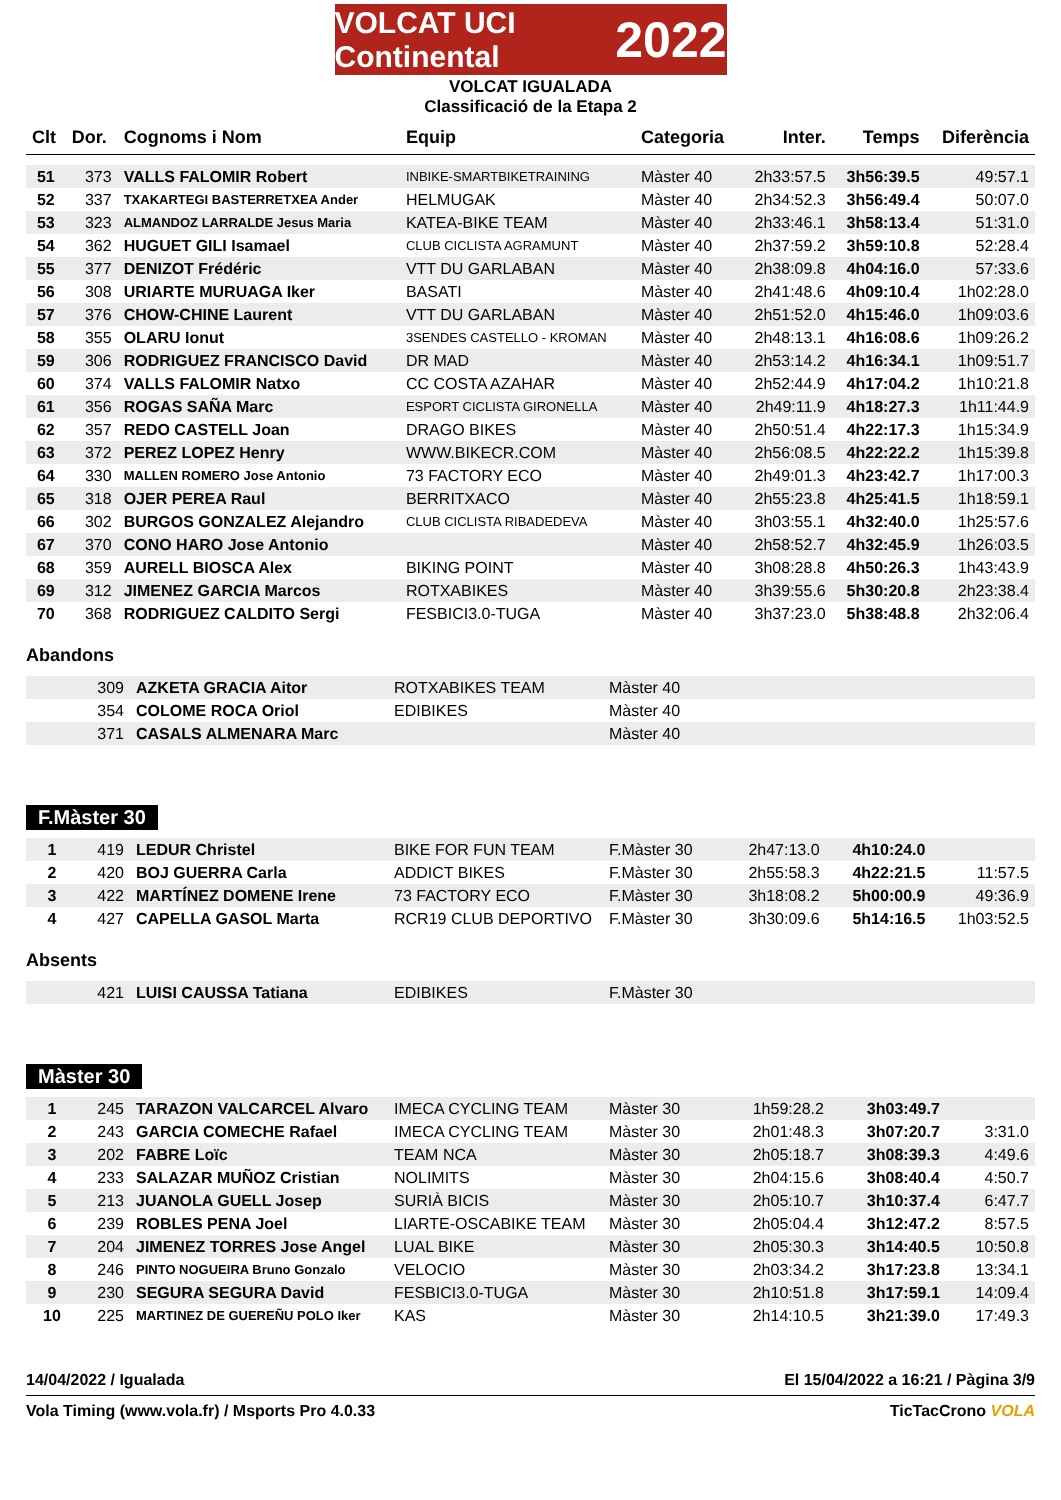VOLCAT UCI Continental 2022
VOLCAT IGUALADA
Classificació de la Etapa 2
| Clt | Dor. | Cognoms i Nom | Equip | Categoria | Inter. | Temps | Diferència |
| --- | --- | --- | --- | --- | --- | --- | --- |
| 51 | 373 | VALLS FALOMIR Robert | INBIKE-SMARTBIKETRAINING | Màster 40 | 2h33:57.5 | 3h56:39.5 | 49:57.1 |
| 52 | 337 | TXAKARTEGI BASTERRETXEA Ander | HELMUGAK | Màster 40 | 2h34:52.3 | 3h56:49.4 | 50:07.0 |
| 53 | 323 | ALMANDOZ LARRALDE Jesus Maria | KATEA-BIKE TEAM | Màster 40 | 2h33:46.1 | 3h58:13.4 | 51:31.0 |
| 54 | 362 | HUGUET GILI Isamael | CLUB CICLISTA AGRAMUNT | Màster 40 | 2h37:59.2 | 3h59:10.8 | 52:28.4 |
| 55 | 377 | DENIZOT Frédéric | VTT DU GARLABAN | Màster 40 | 2h38:09.8 | 4h04:16.0 | 57:33.6 |
| 56 | 308 | URIARTE MURUAGA Iker | BASATI | Màster 40 | 2h41:48.6 | 4h09:10.4 | 1h02:28.0 |
| 57 | 376 | CHOW-CHINE Laurent | VTT DU GARLABAN | Màster 40 | 2h51:52.0 | 4h15:46.0 | 1h09:03.6 |
| 58 | 355 | OLARU Ionut | 3SENDES CASTELLO - KROMAN | Màster 40 | 2h48:13.1 | 4h16:08.6 | 1h09:26.2 |
| 59 | 306 | RODRIGUEZ FRANCISCO David | DR MAD | Màster 40 | 2h53:14.2 | 4h16:34.1 | 1h09:51.7 |
| 60 | 374 | VALLS FALOMIR Natxo | CC COSTA AZAHAR | Màster 40 | 2h52:44.9 | 4h17:04.2 | 1h10:21.8 |
| 61 | 356 | ROGAS SAÑA Marc | ESPORT CICLISTA GIRONELLA | Màster 40 | 2h49:11.9 | 4h18:27.3 | 1h11:44.9 |
| 62 | 357 | REDO CASTELL Joan | DRAGO BIKES | Màster 40 | 2h50:51.4 | 4h22:17.3 | 1h15:34.9 |
| 63 | 372 | PEREZ LOPEZ Henry | WWW.BIKECR.COM | Màster 40 | 2h56:08.5 | 4h22:22.2 | 1h15:39.8 |
| 64 | 330 | MALLEN ROMERO Jose Antonio | 73 FACTORY ECO | Màster 40 | 2h49:01.3 | 4h23:42.7 | 1h17:00.3 |
| 65 | 318 | OJER PEREA Raul | BERRITXACO | Màster 40 | 2h55:23.8 | 4h25:41.5 | 1h18:59.1 |
| 66 | 302 | BURGOS GONZALEZ Alejandro | CLUB CICLISTA RIBADEDEVA | Màster 40 | 3h03:55.1 | 4h32:40.0 | 1h25:57.6 |
| 67 | 370 | CONO HARO Jose Antonio | | Màster 40 | 2h58:52.7 | 4h32:45.9 | 1h26:03.5 |
| 68 | 359 | AURELL BIOSCA Alex | BIKING POINT | Màster 40 | 3h08:28.8 | 4h50:26.3 | 1h43:43.9 |
| 69 | 312 | JIMENEZ GARCIA Marcos | ROTXABIKES | Màster 40 | 3h39:55.6 | 5h30:20.8 | 2h23:38.4 |
| 70 | 368 | RODRIGUEZ CALDITO Sergi | FESBICI3.0-TUGA | Màster 40 | 3h37:23.0 | 5h38:48.8 | 2h32:06.4 |
Abandons
| | 309 | AZKETA GRACIA Aitor | ROTXABIKES TEAM | Màster 40 |
| | 354 | COLOME ROCA Oriol | EDIBIKES | Màster 40 |
| | 371 | CASALS ALMENARA Marc | | Màster 40 |
F.Màster 30
| 1 | 419 | LEDUR Christel | BIKE FOR FUN TEAM | F.Màster 30 | 2h47:13.0 | 4h10:24.0 | |
| 2 | 420 | BOJ GUERRA Carla | ADDICT BIKES | F.Màster 30 | 2h55:58.3 | 4h22:21.5 | 11:57.5 |
| 3 | 422 | MARTÍNEZ DOMENE Irene | 73 FACTORY ECO | F.Màster 30 | 3h18:08.2 | 5h00:00.9 | 49:36.9 |
| 4 | 427 | CAPELLA GASOL Marta | RCR19 CLUB DEPORTIVO | F.Màster 30 | 3h30:09.6 | 5h14:16.5 | 1h03:52.5 |
Absents
| | 421 | LUISI CAUSSA Tatiana | EDIBIKES | F.Màster 30 |
Màster 30
| 1 | 245 | TARAZON VALCARCEL Alvaro | IMECA CYCLING TEAM | Màster 30 | 1h59:28.2 | 3h03:49.7 | |
| 2 | 243 | GARCIA COMECHE Rafael | IMECA CYCLING TEAM | Màster 30 | 2h01:48.3 | 3h07:20.7 | 3:31.0 |
| 3 | 202 | FABRE Loïc | TEAM NCA | Màster 30 | 2h05:18.7 | 3h08:39.3 | 4:49.6 |
| 4 | 233 | SALAZAR MUÑOZ Cristian | NOLIMITS | Màster 30 | 2h04:15.6 | 3h08:40.4 | 4:50.7 |
| 5 | 213 | JUANOLA GUELL Josep | SURIÀ BICIS | Màster 30 | 2h05:10.7 | 3h10:37.4 | 6:47.7 |
| 6 | 239 | ROBLES PENA Joel | LIARTE-OSCABIKE TEAM | Màster 30 | 2h05:04.4 | 3h12:47.2 | 8:57.5 |
| 7 | 204 | JIMENEZ TORRES Jose Angel | LUAL BIKE | Màster 30 | 2h05:30.3 | 3h14:40.5 | 10:50.8 |
| 8 | 246 | PINTO NOGUEIRA Bruno Gonzalo | VELOCIO | Màster 30 | 2h03:34.2 | 3h17:23.8 | 13:34.1 |
| 9 | 230 | SEGURA SEGURA David | FESBICI3.0-TUGA | Màster 30 | 2h10:51.8 | 3h17:59.1 | 14:09.4 |
| 10 | 225 | MARTINEZ DE GUEREÑU POLO Iker | KAS | Màster 30 | 2h14:10.5 | 3h21:39.0 | 17:49.3 |
14/04/2022 / Igualada El 15/04/2022 a 16:21 / Pàgina 3/9
Vola Timing (www.vola.fr) / Msports Pro 4.0.33 TicTacCrono VOLA